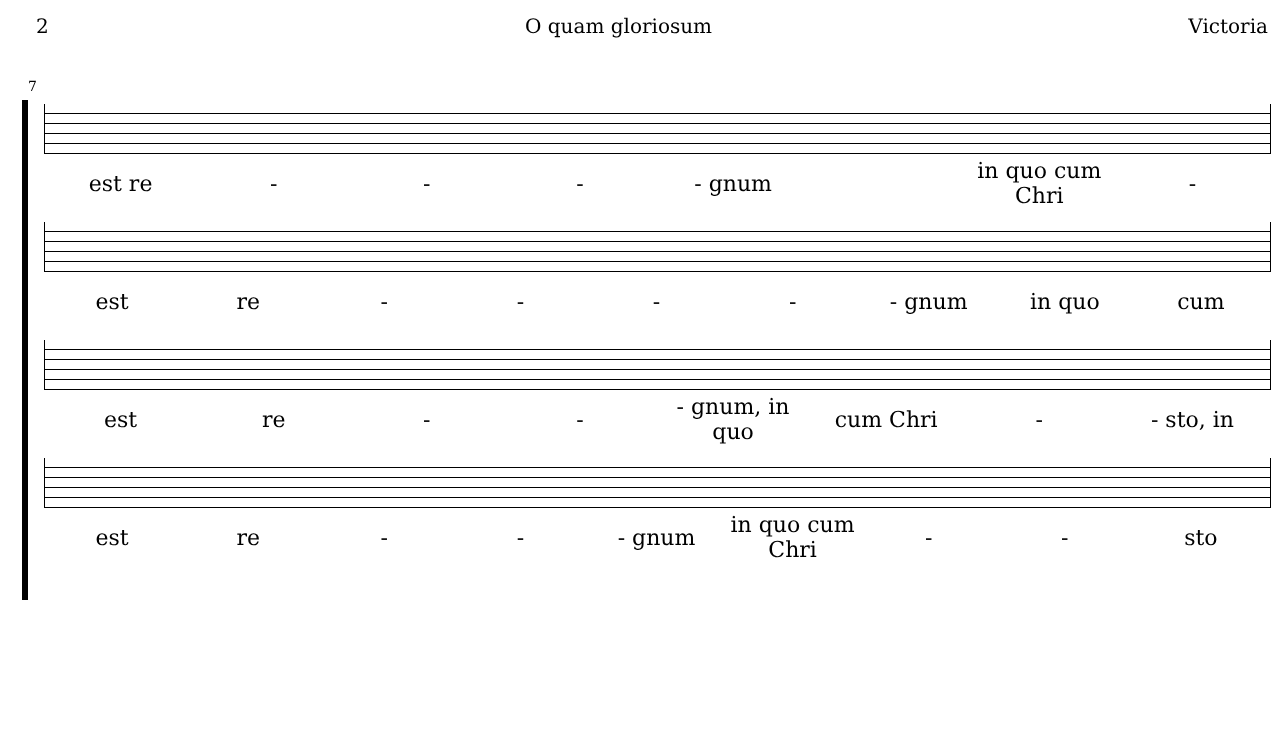2 O quam gloriosum Victoria
7
est re - - - - gnum in quo cum Chri -
est re - - - - - gnum in quo cum
est re - - - gnum, in quo cum Chri - - sto, in
est re - - - gnum in quo cum Chri - - sto